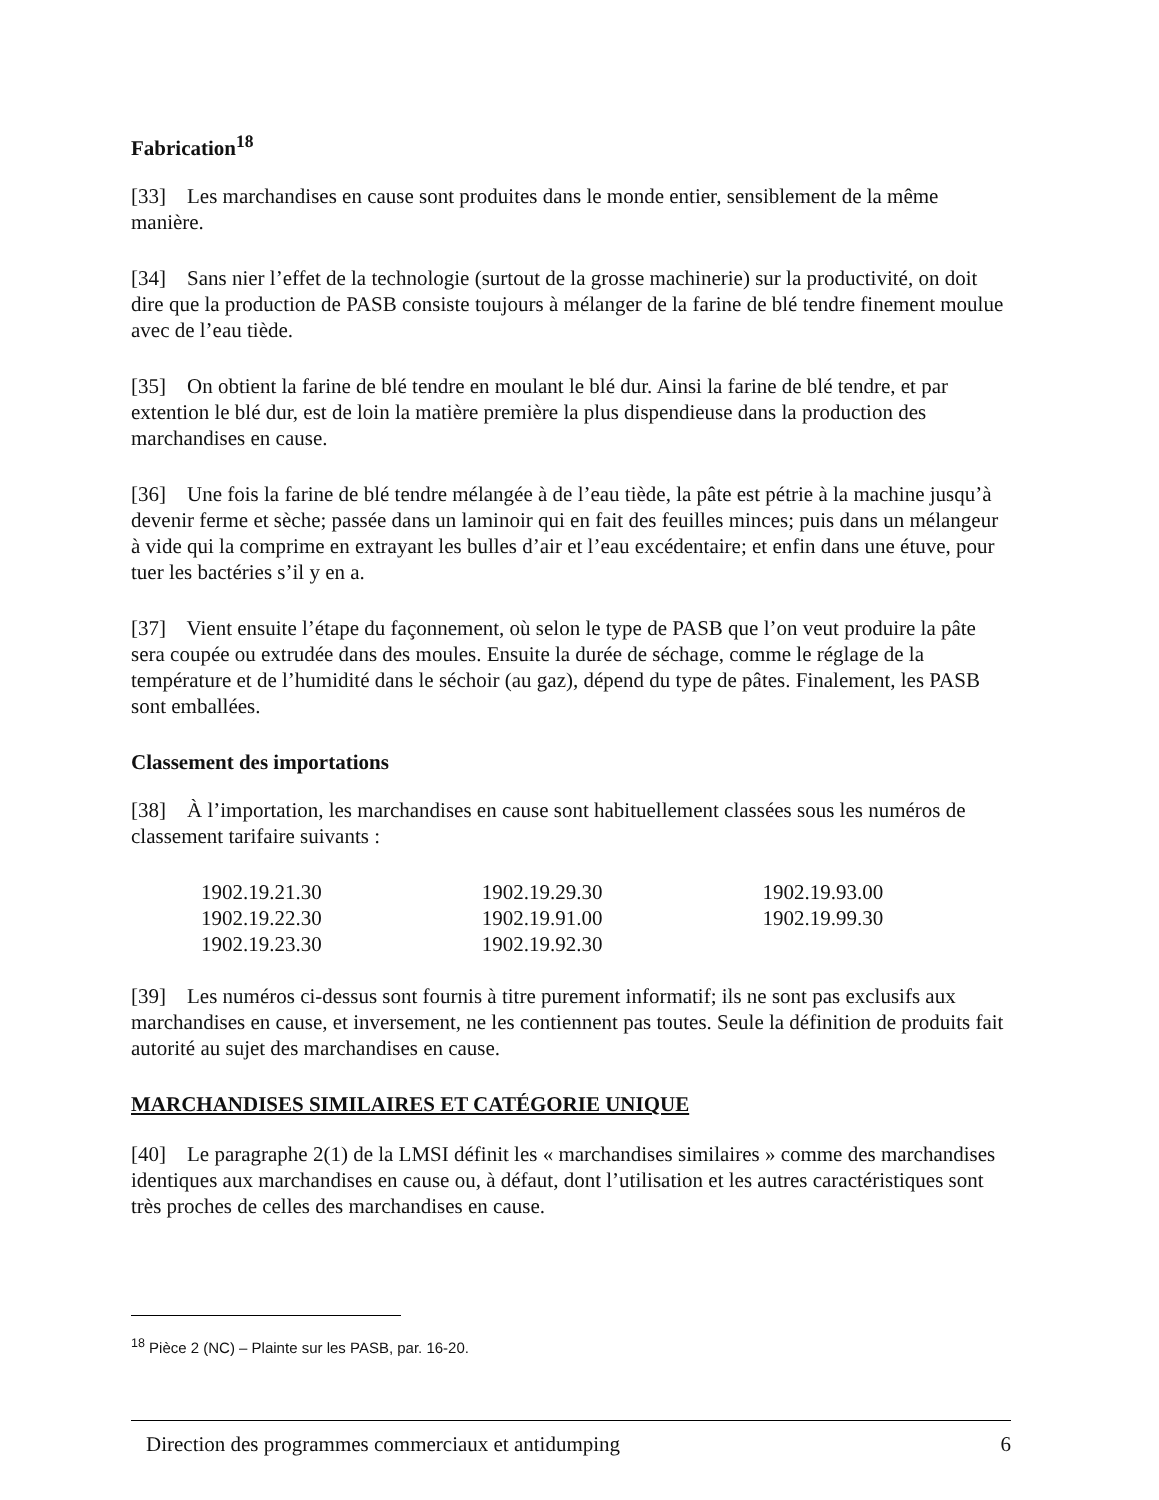Fabrication<sup>18</sup>
[33] Les marchandises en cause sont produites dans le monde entier, sensiblement de la même manière.
[34] Sans nier l’effet de la technologie (surtout de la grosse machinerie) sur la productivité, on doit dire que la production de PASB consiste toujours à mélanger de la farine de blé tendre finement moulue avec de l’eau tiède.
[35] On obtient la farine de blé tendre en moulant le blé dur. Ainsi la farine de blé tendre, et par extention le blé dur, est de loin la matière première la plus dispendieuse dans la production des marchandises en cause.
[36] Une fois la farine de blé tendre mélangée à de l’eau tiède, la pâte est pétrie à la machine jusqu’à devenir ferme et sèche; passée dans un laminoir qui en fait des feuilles minces; puis dans un mélangeur à vide qui la comprime en extrayant les bulles d’air et l’eau excédentaire; et enfin dans une étuve, pour tuer les bactéries s’il y en a.
[37] Vient ensuite l’étape du façonnement, où selon le type de PASB que l’on veut produire la pâte sera coupée ou extrudée dans des moules. Ensuite la durée de séchage, comme le réglage de la température et de l’humidité dans le séchoir (au gaz), dépend du type de pâtes. Finalement, les PASB sont emballées.
Classement des importations
[38] À l’importation, les marchandises en cause sont habituellement classées sous les numéros de classement tarifaire suivants :
| 1902.19.21.30 | 1902.19.29.30 | 1902.19.93.00 |
| 1902.19.22.30 | 1902.19.91.00 | 1902.19.99.30 |
| 1902.19.23.30 | 1902.19.92.30 | |
[39] Les numéros ci-dessus sont fournis à titre purement informatif; ils ne sont pas exclusifs aux marchandises en cause, et inversement, ne les contiennent pas toutes. Seule la définition de produits fait autorité au sujet des marchandises en cause.
MARCHANDISES SIMILAIRES ET CATÉGORIE UNIQUE
[40] Le paragraphe 2(1) de la LMSI définit les « marchandises similaires » comme des marchandises identiques aux marchandises en cause ou, à défaut, dont l’utilisation et les autres caractéristiques sont très proches de celles des marchandises en cause.
<sup>18</sup> Pièce 2 (NC) – Plainte sur les PASB, par. 16-20.
Direction des programmes commerciaux et antidumping 6